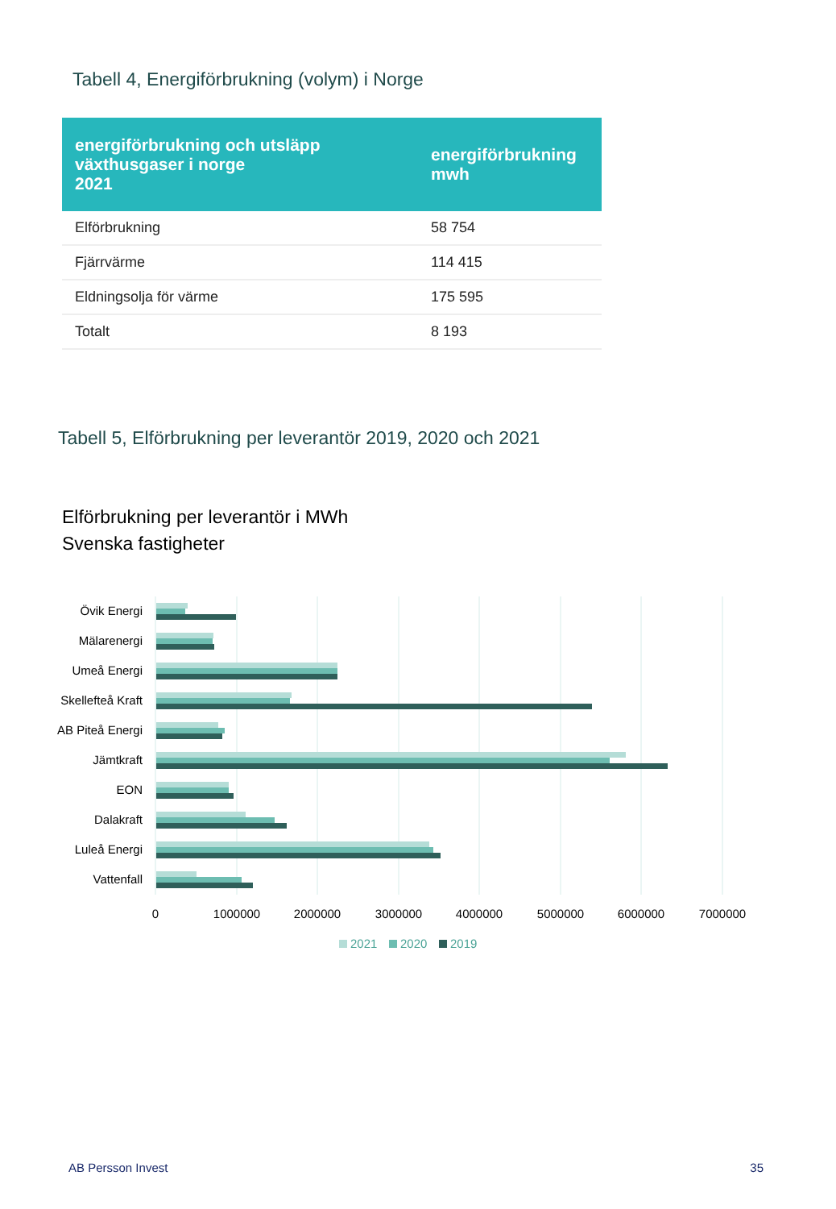Tabell 4, Energiförbrukning (volym) i Norge
| energiförbrukning och utsläpp växthusgaser i norge 2021 | energiförbrukning mwh |
| --- | --- |
| Elförbrukning | 58 754 |
| Fjärrvärme | 114 415 |
| Eldningsolja för värme | 175 595 |
| Totalt | 8 193 |
Tabell 5, Elförbrukning per leverantör 2019, 2020 och 2021
Elförbrukning per leverantör i MWh
Svenska fastigheter
Övik Energi
Mälarenergi
Umeå Energi
Skellefteå Kraft
AB Piteå Energi
Jämtkraft
EON
Dalakraft
Luleå Energi
Vattenfall
0
1000000
2000000
3000000
4000000
5000000
6000000
7000000
2021
2020
2019
AB Persson Invest 35